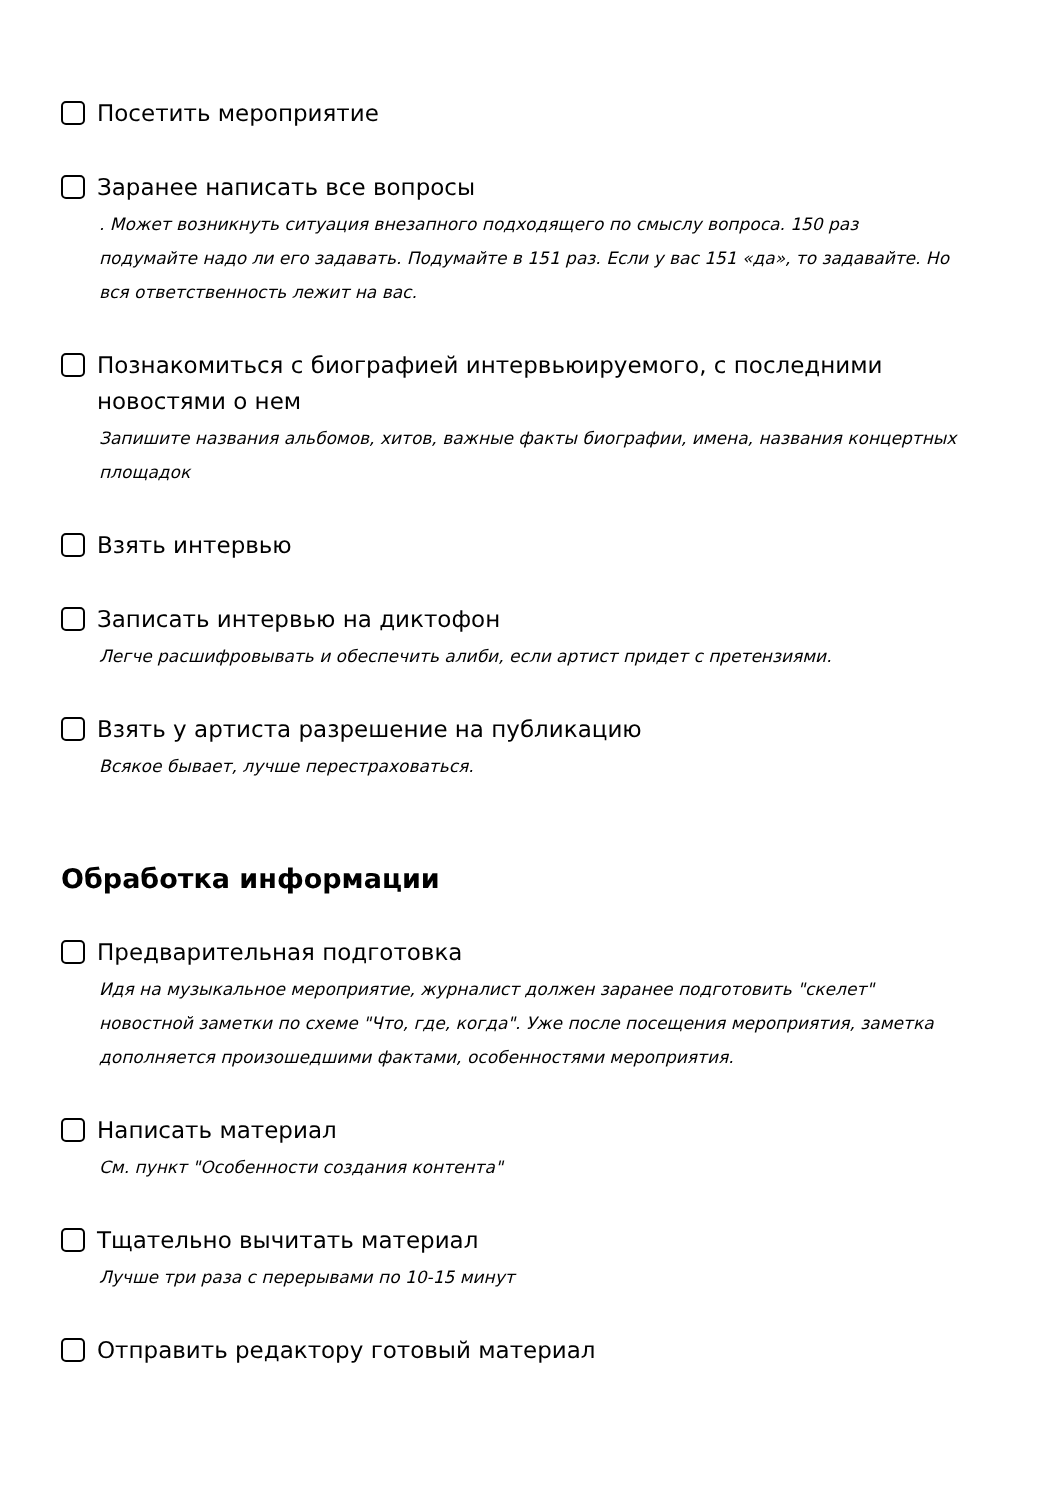Посетить мероприятие
Заранее написать все вопросы
. Может возникнуть ситуация внезапного подходящего по смыслу вопроса. 150 раз подумайте надо ли его задавать. Подумайте в 151 раз. Если у вас 151 «да», то задавайте. Но вся ответственность лежит на вас.
Познакомиться с биографией интервьюируемого, с последними новостями о нем
Запишите названия альбомов, хитов, важные факты биографии, имена, названия концертных площадок
Взять интервью
Записать интервью на диктофон
Легче расшифровывать и обеспечить алиби, если артист придет с претензиями.
Взять у артиста разрешение на публикацию
Всякое бывает, лучше перестраховаться.
Обработка информации
Предварительная подготовка
Идя на музыкальное мероприятие, журналист должен заранее подготовить "скелет" новостной заметки по схеме "Что, где, когда". Уже после посещения мероприятия, заметка дополняется произошедшими фактами, особенностями мероприятия.
Написать материал
См. пункт "Особенности создания контента"
Тщательно вычитать материал
Лучше три раза с перерывами по 10-15 минут
Отправить редактору готовый материал